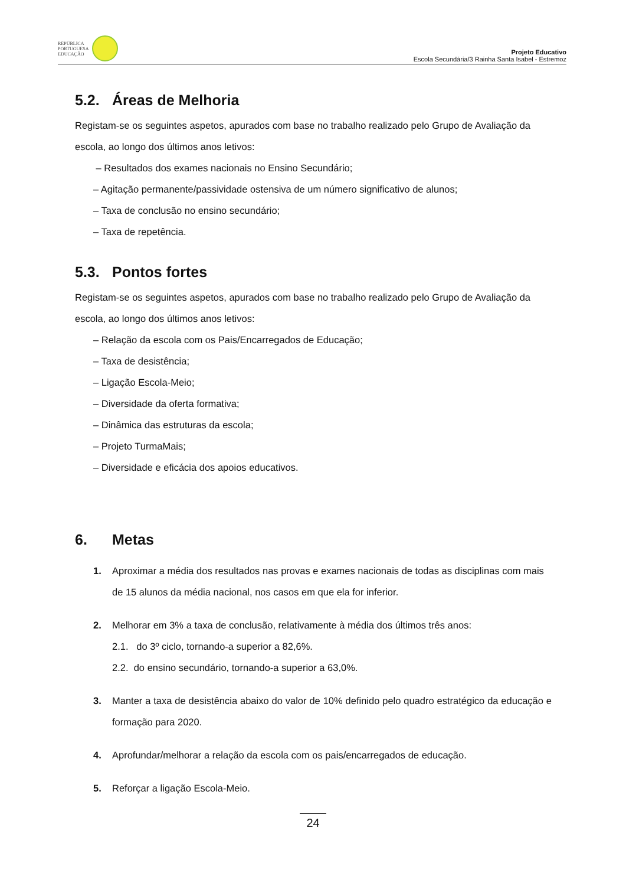REPÚBLICA
PORTUGUESA
EDUCAÇÃO
Projeto Educativo
Escola Secundária/3 Rainha Santa Isabel - Estremoz
5.2. Áreas de Melhoria
Registam-se os seguintes aspetos, apurados com base no trabalho realizado pelo Grupo de Avaliação da escola, ao longo dos últimos anos letivos:
– Resultados dos exames nacionais no Ensino Secundário;
– Agitação permanente/passividade ostensiva de um número significativo de alunos;
– Taxa de conclusão no ensino secundário;
– Taxa de repetência.
5.3. Pontos fortes
Registam-se os seguintes aspetos, apurados com base no trabalho realizado pelo Grupo de Avaliação da escola, ao longo dos últimos anos letivos:
– Relação da escola com os Pais/Encarregados de Educação;
– Taxa de desistência;
– Ligação Escola-Meio;
– Diversidade da oferta formativa;
– Dinâmica das estruturas da escola;
– Projeto TurmaMais;
– Diversidade e eficácia dos apoios educativos.
6. Metas
1. Aproximar a média dos resultados nas provas e exames nacionais de todas as disciplinas com mais de 15 alunos da média nacional, nos casos em que ela for inferior.
2. Melhorar em 3% a taxa de conclusão, relativamente à média dos últimos três anos:
2.1. do 3º ciclo, tornando-a superior a 82,6%.
2.2. do ensino secundário, tornando-a superior a 63,0%.
3. Manter a taxa de desistência abaixo do valor de 10% definido pelo quadro estratégico da educação e formação para 2020.
4. Aprofundar/melhorar a relação da escola com os pais/encarregados de educação.
5. Reforçar a ligação Escola-Meio.
24